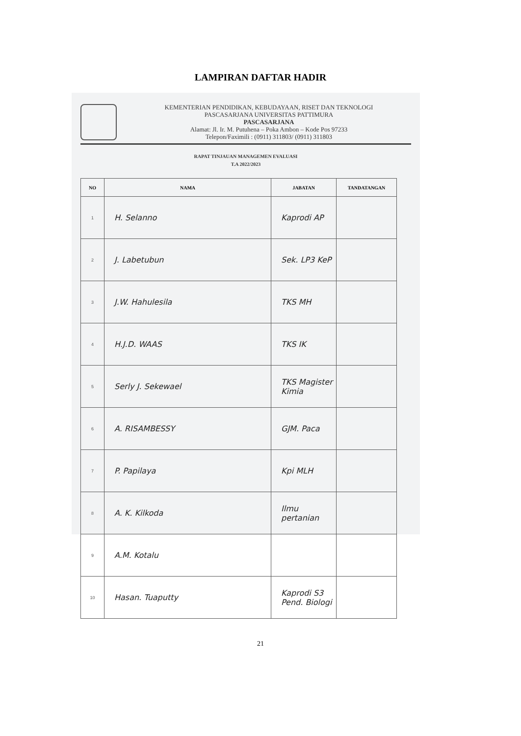LAMPIRAN DAFTAR HADIR
KEMENTERIAN PENDIDIKAN, KEBUDAYAAN, RISET DAN TEKNOLOGI
PASCASARJANA UNIVERSITAS PATTIMURA
PASCASARJANA
Alamat: Jl. Ir. M. Putuhena – Poka Ambon – Kode Pos 97233
Telepon/Faximili : (0911) 311803/ (0911) 311803
RAPAT TINJAUAN MANAGEMEN EVALUASI
T.A 2022/2023
| NO | NAMA | JABATAN | TANDATANGAN |
| --- | --- | --- | --- |
| 1 | H. Selanno | Kaprodi AP | |
| 2 | J. Labetubun | Sek. LP3 KeP | |
| 3 | J.W. Hahulesila | TKS MH | |
| 4 | H.J.D. WAAS | TKS IK | |
| 5 | Serly J. Sekewael | TKS Magister Kimia | |
| 6 | A. RISAMBESSY | GJM. Paca | |
| 7 | P. Papilaya | Kpi MLH | |
| 8 | A. K. Kilkoda | Ilmu pertanian | |
| 9 | A.M. Kotalu | | |
| 10 | Hasan. Tuaputty | Kaprodi S3 Pend. Biologi | |
21